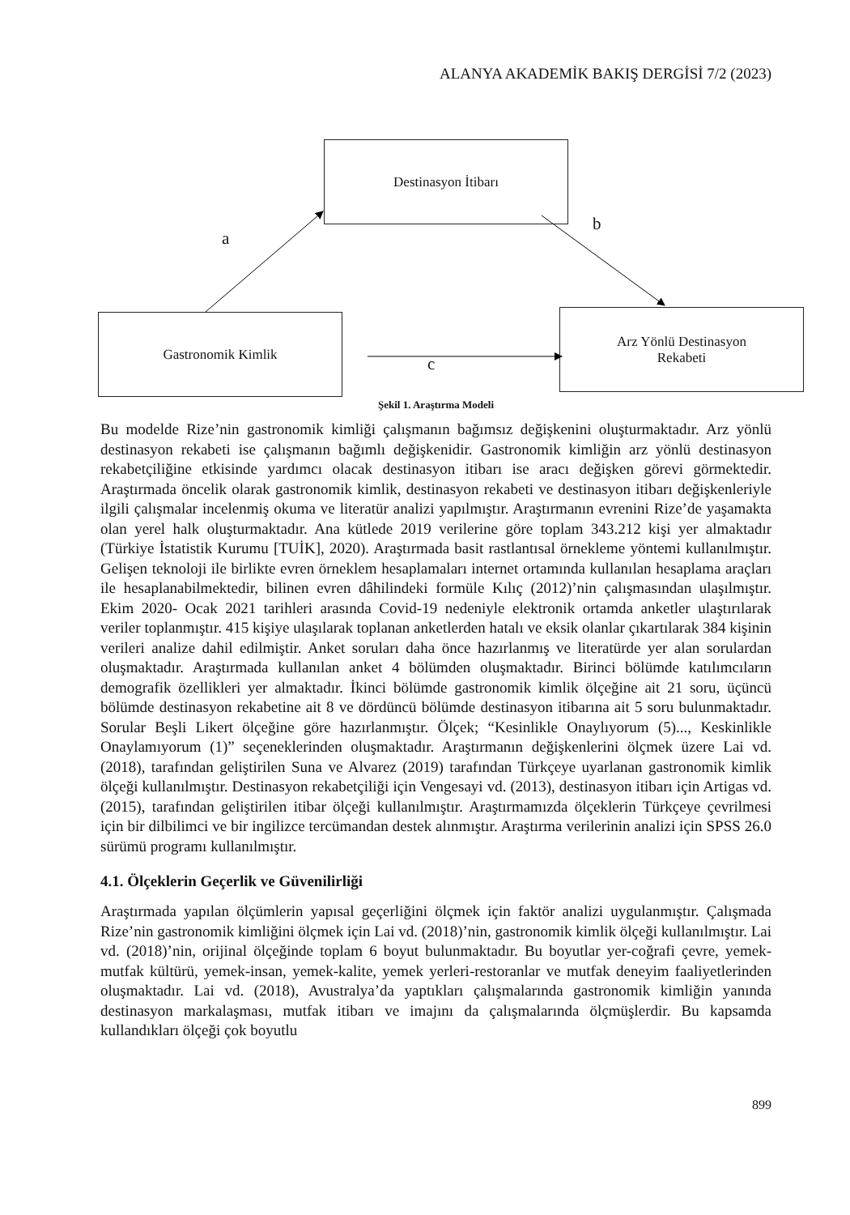ALANYA AKADEMİK BAKIŞ DERGİSİ 7/2 (2023)
Destinasyon İtibarı
Gastronomik Kimlik
Arz Yönlü Destinasyon
Rekabeti
a
b
c
Şekil 1. Araştırma Modeli
Bu modelde Rize’nin gastronomik kimliği çalışmanın bağımsız değişkenini oluşturmaktadır. Arz yönlü destinasyon rekabeti ise çalışmanın bağımlı değişkenidir. Gastronomik kimliğin arz yönlü destinasyon rekabetçiliğine etkisinde yardımcı olacak destinasyon itibarı ise aracı değişken görevi görmektedir. Araştırmada öncelik olarak gastronomik kimlik, destinasyon rekabeti ve destinasyon itibarı değişkenleriyle ilgili çalışmalar incelenmiş okuma ve literatür analizi yapılmıştır. Araştırmanın evrenini Rize’de yaşamakta olan yerel halk oluşturmaktadır. Ana kütlede 2019 verilerine göre toplam 343.212 kişi yer almaktadır (Türkiye İstatistik Kurumu [TUİK], 2020). Araştırmada basit rastlantısal örnekleme yöntemi kullanılmıştır. Gelişen teknoloji ile birlikte evren örneklem hesaplamaları internet ortamında kullanılan hesaplama araçları ile hesaplanabilmektedir, bilinen evren dâhilindeki formüle Kılıç (2012)’nin çalışmasından ulaşılmıştır. Ekim 2020- Ocak 2021 tarihleri arasında Covid-19 nedeniyle elektronik ortamda anketler ulaştırılarak veriler toplanmıştır. 415 kişiye ulaşılarak toplanan anketlerden hatalı ve eksik olanlar çıkartılarak 384 kişinin verileri analize dahil edilmiştir. Anket soruları daha önce hazırlanmış ve literatürde yer alan sorulardan oluşmaktadır. Araştırmada kullanılan anket 4 bölümden oluşmaktadır. Birinci bölümde katılımcıların demografik özellikleri yer almaktadır. İkinci bölümde gastronomik kimlik ölçeğine ait 21 soru, üçüncü bölümde destinasyon rekabetine ait 8 ve dördüncü bölümde destinasyon itibarına ait 5 soru bulunmaktadır. Sorular Beşli Likert ölçeğine göre hazırlanmıştır. Ölçek; “Kesinlikle Onaylıyorum (5)..., Keskinlikle Onaylamıyorum (1)” seçeneklerinden oluşmaktadır. Araştırmanın değişkenlerini ölçmek üzere Lai vd. (2018), tarafından geliştirilen Suna ve Alvarez (2019) tarafından Türkçeye uyarlanan gastronomik kimlik ölçeği kullanılmıştır. Destinasyon rekabetçiliği için Vengesayi vd. (2013), destinasyon itibarı için Artigas vd. (2015), tarafından geliştirilen itibar ölçeği kullanılmıştır. Araştırmamızda ölçeklerin Türkçeye çevrilmesi için bir dilbilimci ve bir ingilizce tercümandan destek alınmıştır. Araştırma verilerinin analizi için SPSS 26.0 sürümü programı kullanılmıştır.
4.1. Ölçeklerin Geçerlik ve Güvenilirliği
Araştırmada yapılan ölçümlerin yapısal geçerliğini ölçmek için faktör analizi uygulanmıştır. Çalışmada Rize’nin gastronomik kimliğini ölçmek için Lai vd. (2018)’nin, gastronomik kimlik ölçeği kullanılmıştır. Lai vd. (2018)’nin, orijinal ölçeğinde toplam 6 boyut bulunmaktadır. Bu boyutlar yer-coğrafi çevre, yemek-mutfak kültürü, yemek-insan, yemek-kalite, yemek yerleri-restoranlar ve mutfak deneyim faaliyetlerinden oluşmaktadır. Lai vd. (2018), Avustralya’da yaptıkları çalışmalarında gastronomik kimliğin yanında destinasyon markalaşması, mutfak itibarı ve imajını da çalışmalarında ölçmüşlerdir. Bu kapsamda kullandıkları ölçeği çok boyutlu
899